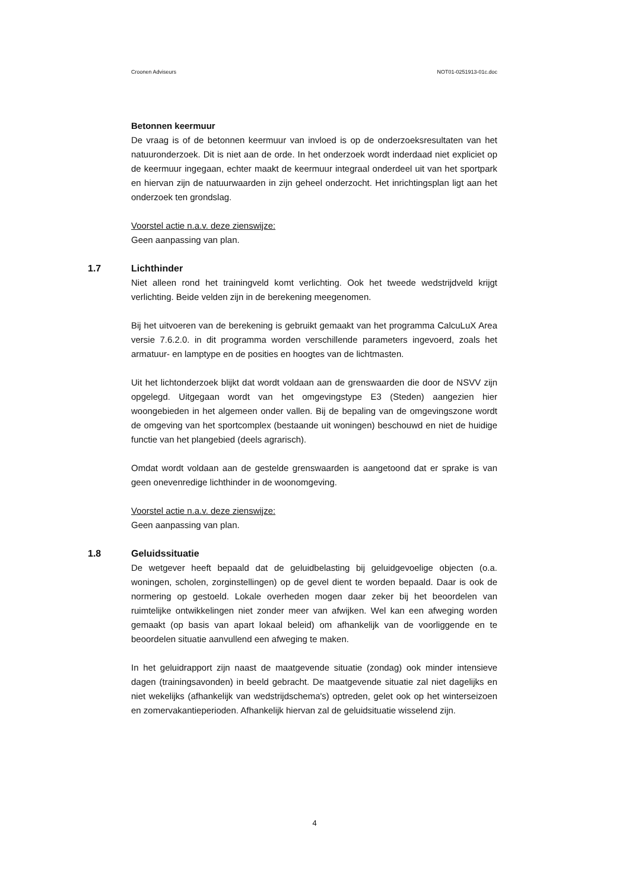Croonen Adviseurs NOT01-0251913-01c.doc
Betonnen keermuur
De vraag is of de betonnen keermuur van invloed is op de onderzoeksresultaten van het natuuronderzoek. Dit is niet aan de orde. In het onderzoek wordt inderdaad niet expliciet op de keermuur ingegaan, echter maakt de keermuur integraal onderdeel uit van het sportpark en hiervan zijn de natuurwaarden in zijn geheel onderzocht. Het inrichtingsplan ligt aan het onderzoek ten grondslag.
Voorstel actie n.a.v. deze zienswijze:
Geen aanpassing van plan.
1.7 Lichthinder
Niet alleen rond het trainingveld komt verlichting. Ook het tweede wedstrijdveld krijgt verlichting. Beide velden zijn in de berekening meegenomen.
Bij het uitvoeren van de berekening is gebruikt gemaakt van het programma CalcuLuX Area versie 7.6.2.0. in dit programma worden verschillende parameters ingevoerd, zoals het armatuur- en lamptype en de posities en hoogtes van de lichtmasten.
Uit het lichtonderzoek blijkt dat wordt voldaan aan de grenswaarden die door de NSVV zijn opgelegd. Uitgegaan wordt van het omgevingstype E3 (Steden) aangezien hier woongebieden in het algemeen onder vallen. Bij de bepaling van de omgevingszone wordt de omgeving van het sportcomplex (bestaande uit woningen) beschouwd en niet de huidige functie van het plangebied (deels agrarisch).
Omdat wordt voldaan aan de gestelde grenswaarden is aangetoond dat er sprake is van geen onevenredige lichthinder in de woonomgeving.
Voorstel actie n.a.v. deze zienswijze:
Geen aanpassing van plan.
1.8 Geluidssituatie
De wetgever heeft bepaald dat de geluidbelasting bij geluidgevoelige objecten (o.a. woningen, scholen, zorginstellingen) op de gevel dient te worden bepaald. Daar is ook de normering op gestoeld. Lokale overheden mogen daar zeker bij het beoordelen van ruimtelijke ontwikkelingen niet zonder meer van afwijken. Wel kan een afweging worden gemaakt (op basis van apart lokaal beleid) om afhankelijk van de voorliggende en te beoordelen situatie aanvullend een afweging te maken.
In het geluidrapport zijn naast de maatgevende situatie (zondag) ook minder intensieve dagen (trainingsavonden) in beeld gebracht. De maatgevende situatie zal niet dagelijks en niet wekelijks (afhankelijk van wedstrijdschema's) optreden, gelet ook op het winterseizoen en zomervakantieperioden. Afhankelijk hiervan zal de geluidsituatie wisselend zijn.
4